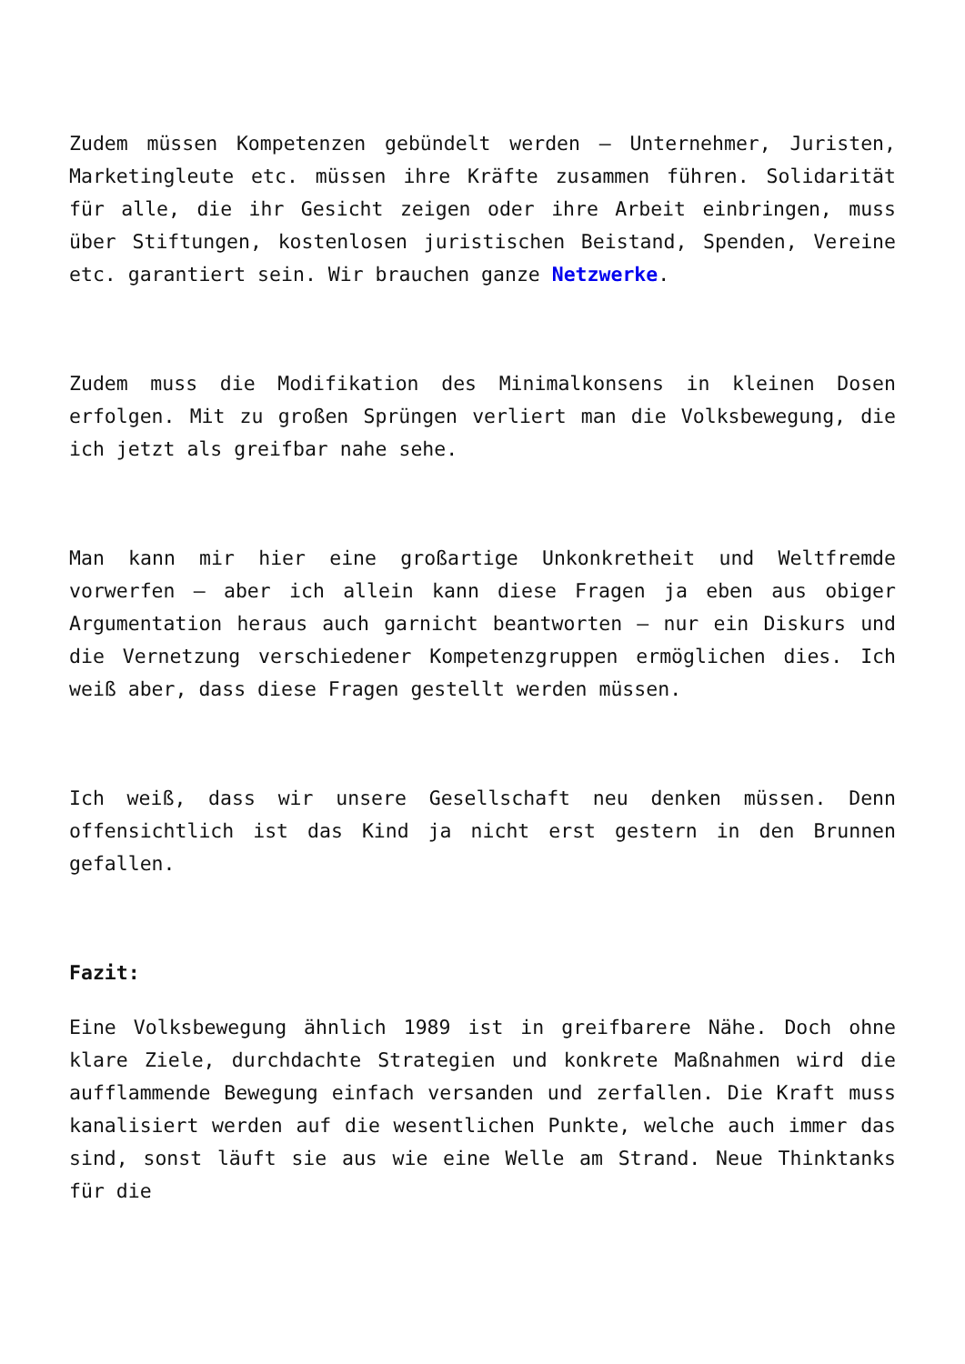Zudem müssen Kompetenzen gebündelt werden – Unternehmer, Juristen, Marketingleute etc. müssen ihre Kräfte zusammen führen. Solidarität für alle, die ihr Gesicht zeigen oder ihre Arbeit einbringen, muss über Stiftungen, kostenlosen juristischen Beistand, Spenden, Vereine etc. garantiert sein. Wir brauchen ganze Netzwerke.
Zudem muss die Modifikation des Minimalkonsens in kleinen Dosen erfolgen. Mit zu großen Sprüngen verliert man die Volksbewegung, die ich jetzt als greifbar nahe sehe.
Man kann mir hier eine großartige Unkonkretheit und Weltfremde vorwerfen – aber ich allein kann diese Fragen ja eben aus obiger Argumentation heraus auch garnicht beantworten – nur ein Diskurs und die Vernetzung verschiedener Kompetenzgruppen ermöglichen dies. Ich weiß aber, dass diese Fragen gestellt werden müssen.
Ich weiß, dass wir unsere Gesellschaft neu denken müssen. Denn offensichtlich ist das Kind ja nicht erst gestern in den Brunnen gefallen.
Fazit:
Eine Volksbewegung ähnlich 1989 ist in greifbarere Nähe. Doch ohne klare Ziele, durchdachte Strategien und konkrete Maßnahmen wird die aufflammende Bewegung einfach versanden und zerfallen. Die Kraft muss kanalisiert werden auf die wesentlichen Punkte, welche auch immer das sind, sonst läuft sie aus wie eine Welle am Strand. Neue Thinktanks für die